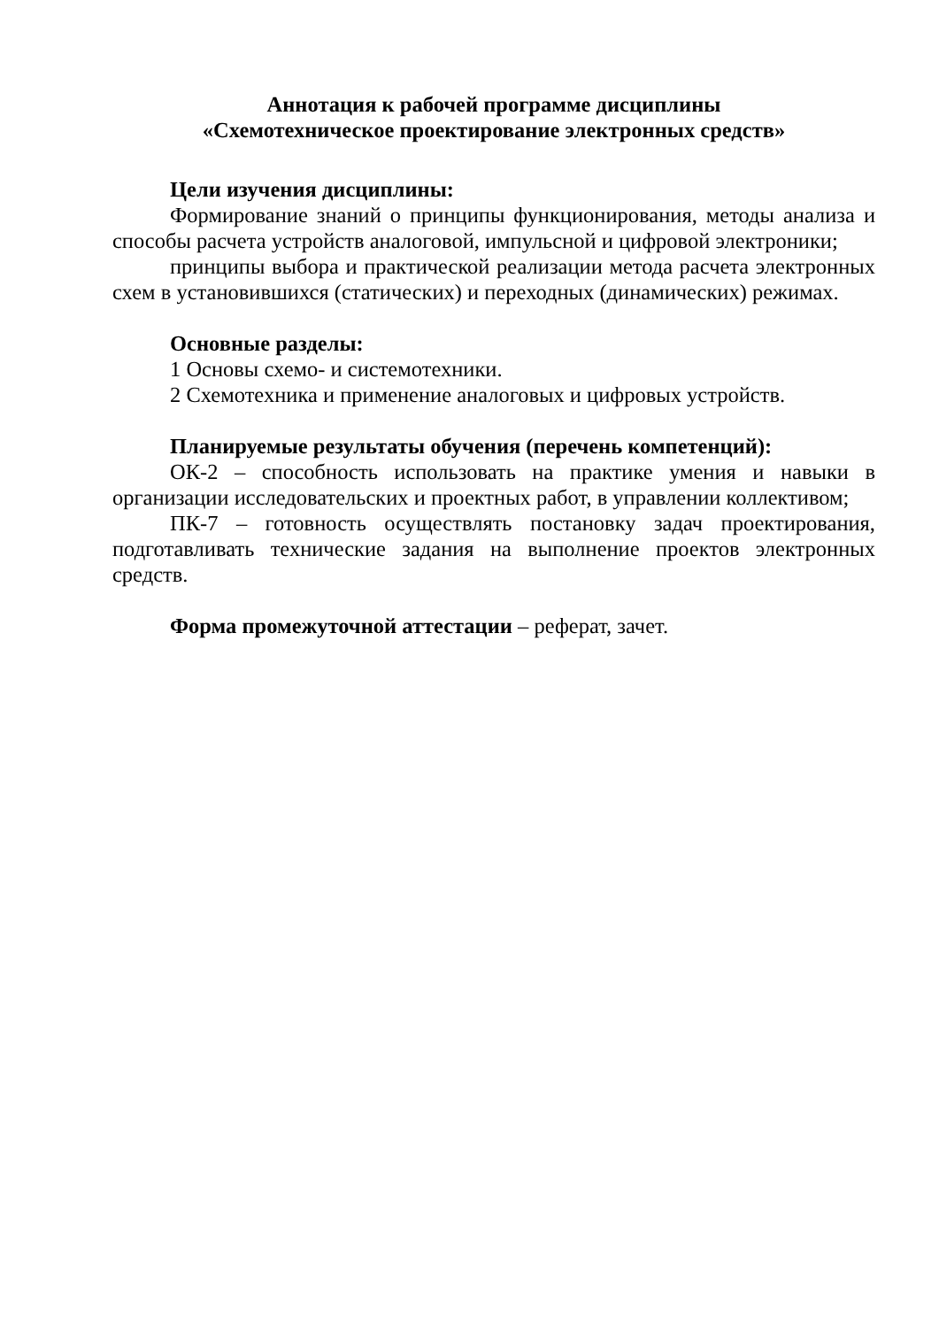Аннотация к рабочей программе дисциплины
«Схемотехническое проектирование электронных средств»
Цели изучения дисциплины:
Формирование знаний о принципы функционирования, методы анализа и способы расчета устройств аналоговой, импульсной и цифровой электроники;
принципы выбора и практической реализации метода расчета электронных схем в установившихся (статических) и переходных (динамических) режимах.
Основные разделы:
1 Основы схемо- и системотехники.
2 Схемотехника и применение аналоговых и цифровых устройств.
Планируемые результаты обучения (перечень компетенций):
ОК-2 – способность использовать на практике умения и навыки в организации исследовательских и проектных работ, в управлении коллективом;
ПК-7 – готовность осуществлять постановку задач проектирования, подготавливать технические задания на выполнение проектов электронных средств.
Форма промежуточной аттестации – реферат, зачет.